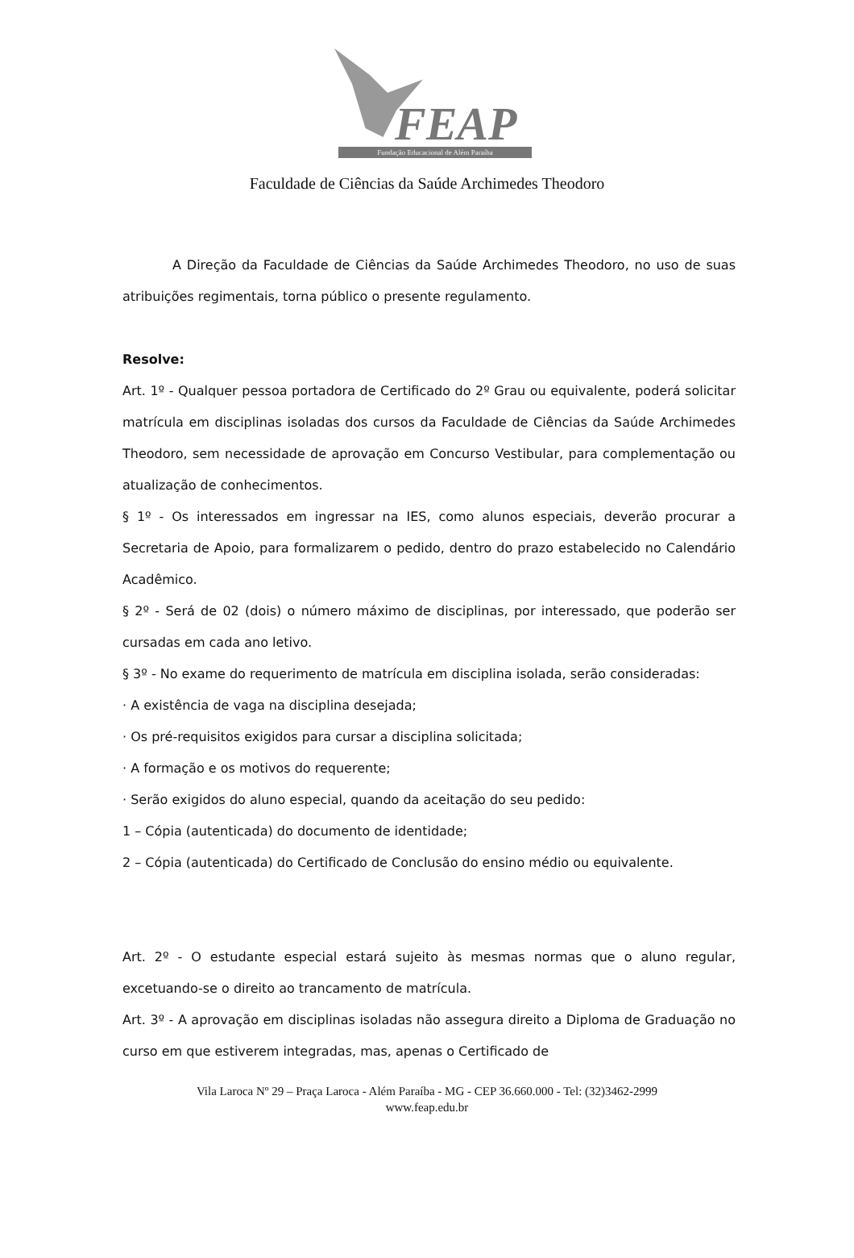FEAP
Fundação Educacional de Além Paraíba
Faculdade de Ciências da Saúde Archimedes Theodoro
A Direção da Faculdade de Ciências da Saúde Archimedes Theodoro, no uso de suas atribuições regimentais, torna público o presente regulamento.
Resolve:
Art. 1º - Qualquer pessoa portadora de Certificado do 2º Grau ou equivalente, poderá solicitar matrícula em disciplinas isoladas dos cursos da Faculdade de Ciências da Saúde Archimedes Theodoro, sem necessidade de aprovação em Concurso Vestibular, para complementação ou atualização de conhecimentos.
§ 1º - Os interessados em ingressar na IES, como alunos especiais, deverão procurar a Secretaria de Apoio, para formalizarem o pedido, dentro do prazo estabelecido no Calendário Acadêmico.
§ 2º - Será de 02 (dois) o número máximo de disciplinas, por interessado, que poderão ser cursadas em cada ano letivo.
§ 3º - No exame do requerimento de matrícula em disciplina isolada, serão consideradas:
· A existência de vaga na disciplina desejada;
· Os pré-requisitos exigidos para cursar a disciplina solicitada;
· A formação e os motivos do requerente;
· Serão exigidos do aluno especial, quando da aceitação do seu pedido:
1 – Cópia (autenticada) do documento de identidade;
2 – Cópia (autenticada) do Certificado de Conclusão do ensino médio ou equivalente.
Art. 2º - O estudante especial estará sujeito às mesmas normas que o aluno regular, excetuando-se o direito ao trancamento de matrícula.
Art. 3º - A aprovação em disciplinas isoladas não assegura direito a Diploma de Graduação no curso em que estiverem integradas, mas, apenas o Certificado de
Vila Laroca Nº 29 – Praça Laroca - Além Paraíba - MG - CEP 36.660.000 - Tel: (32)3462-2999
www.feap.edu.br